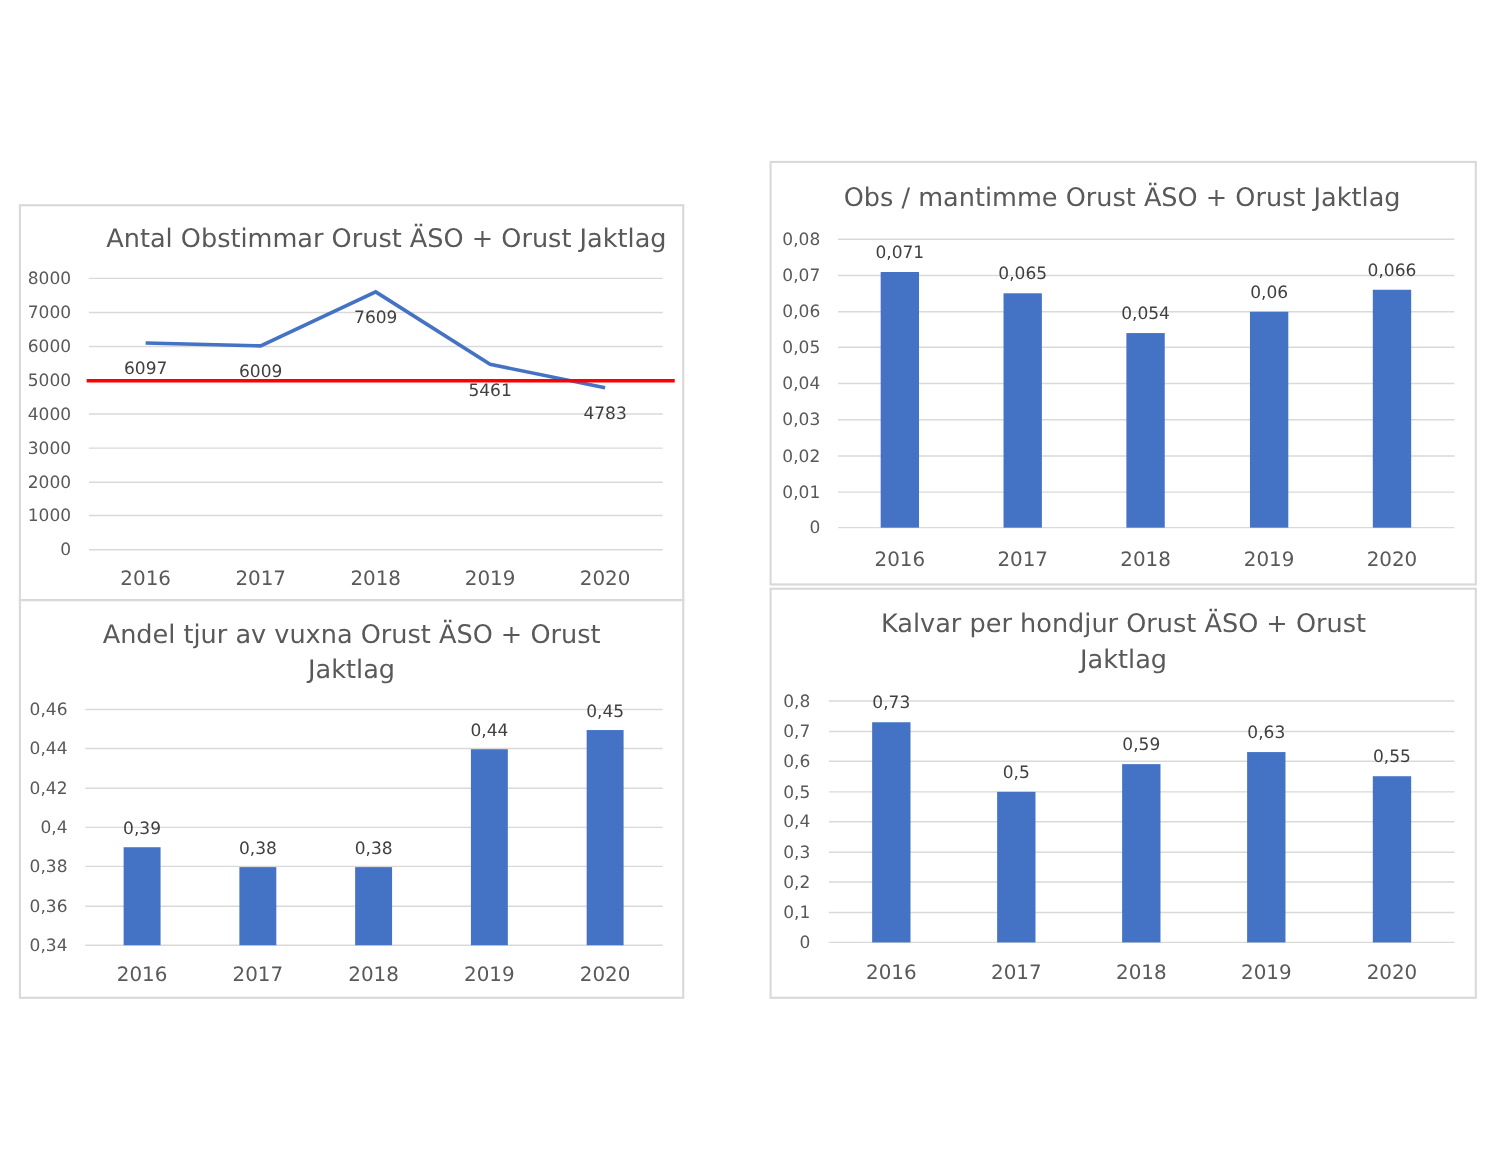Antal Obstimmar Orust ÄSO + Orust Jaktlag
8000
7000
6000
5000
4000
3000
2000
1000
0
6097
6009
7609
5461
4783
2016
2017
2018
2019
2020
Obs / mantimme Orust ÄSO + Orust Jaktlag
0,08
0,07
0,06
0,05
0,04
0,03
0,02
0,01
0
0,071
0,065
0,054
0,06
0,066
2016
2017
2018
2019
2020
Andel tjur av vuxna Orust ÄSO + Orust
Jaktlag
0,46
0,44
0,42
0,4
0,38
0,36
0,34
0,39
0,38
0,38
0,44
0,45
2016
2017
2018
2019
2020
Kalvar per hondjur Orust ÄSO + Orust
Jaktlag
0,8
0,7
0,6
0,5
0,4
0,3
0,2
0,1
0
0,73
0,5
0,59
0,63
0,55
2016
2017
2018
2019
2020